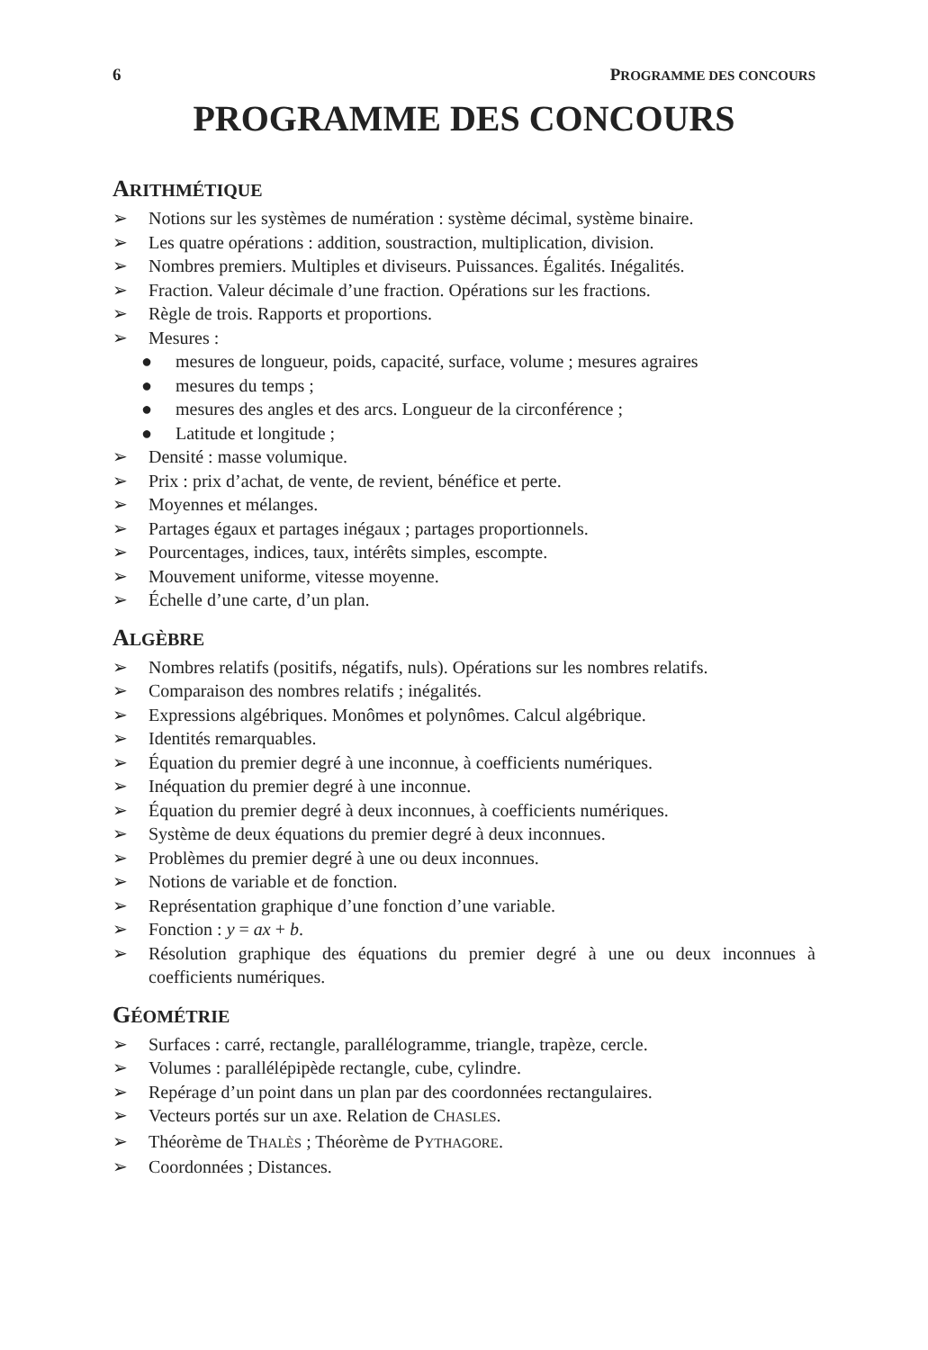6 PROGRAMME DES CONCOURS
PROGRAMME DES CONCOURS
ARITHMÉTIQUE
➢ Notions sur les systèmes de numération : système décimal, système binaire.
➢ Les quatre opérations : addition, soustraction, multiplication, division.
➢ Nombres premiers. Multiples et diviseurs. Puissances. Égalités. Inégalités.
➢ Fraction. Valeur décimale d’une fraction. Opérations sur les fractions.
➢ Règle de trois. Rapports et proportions.
➢ Mesures :
● mesures de longueur, poids, capacité, surface, volume ; mesures agraires
● mesures du temps ;
● mesures des angles et des arcs. Longueur de la circonférence ;
● Latitude et longitude ;
➢ Densité : masse volumique.
➢ Prix : prix d’achat, de vente, de revient, bénéfice et perte.
➢ Moyennes et mélanges.
➢ Partages égaux et partages inégaux ; partages proportionnels.
➢ Pourcentages, indices, taux, intérêts simples, escompte.
➢ Mouvement uniforme, vitesse moyenne.
➢ Échelle d’une carte, d’un plan.
ALGÈBRE
➢ Nombres relatifs (positifs, négatifs, nuls). Opérations sur les nombres relatifs.
➢ Comparaison des nombres relatifs ; inégalités.
➢ Expressions algébriques. Monômes et polynômes. Calcul algébrique.
➢ Identités remarquables.
➢ Équation du premier degré à une inconnue, à coefficients numériques.
➢ Inéquation du premier degré à une inconnue.
➢ Équation du premier degré à deux inconnues, à coefficients numériques.
➢ Système de deux équations du premier degré à deux inconnues.
➢ Problèmes du premier degré à une ou deux inconnues.
➢ Notions de variable et de fonction.
➢ Représentation graphique d’une fonction d’une variable.
➢ Fonction : y = ax + b.
➢ Résolution graphique des équations du premier degré à une ou deux inconnues à coefficients numériques.
GÉOMÉTRIE
➢ Surfaces : carré, rectangle, parallélogramme, triangle, trapèze, cercle.
➢ Volumes : parallélépipède rectangle, cube, cylindre.
➢ Repérage d’un point dans un plan par des coordonnées rectangulaires.
➢ Vecteurs portés sur un axe. Relation de CHASLES.
➢ Théorème de THALÈS ; Théorème de PYTHAGORE.
➢ Coordonnées ; Distances.